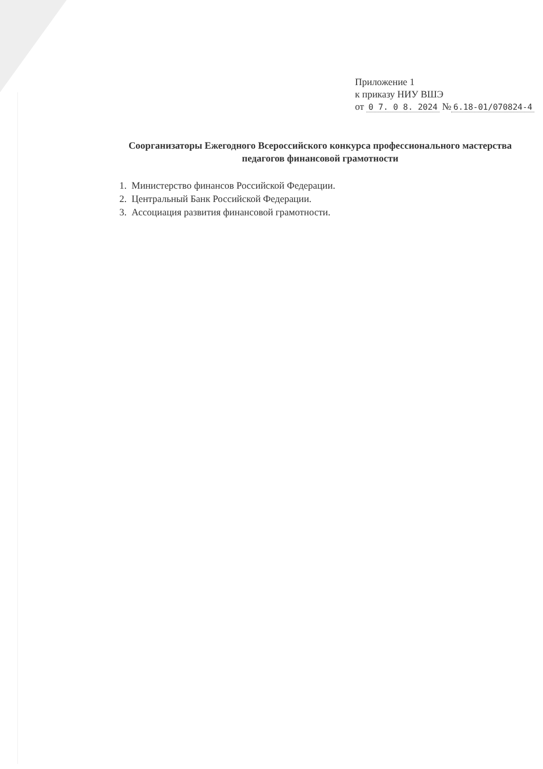Приложение 1
к приказу НИУ ВШЭ
от 0 7. 0 8. 2024 № 6.18-01/070824-4
Соорганизаторы Ежегодного Всероссийского конкурса профессионального мастерства педагогов финансовой грамотности
1. Министерство финансов Российской Федерации.
2. Центральный Банк Российской Федерации.
3. Ассоциация развития финансовой грамотности.